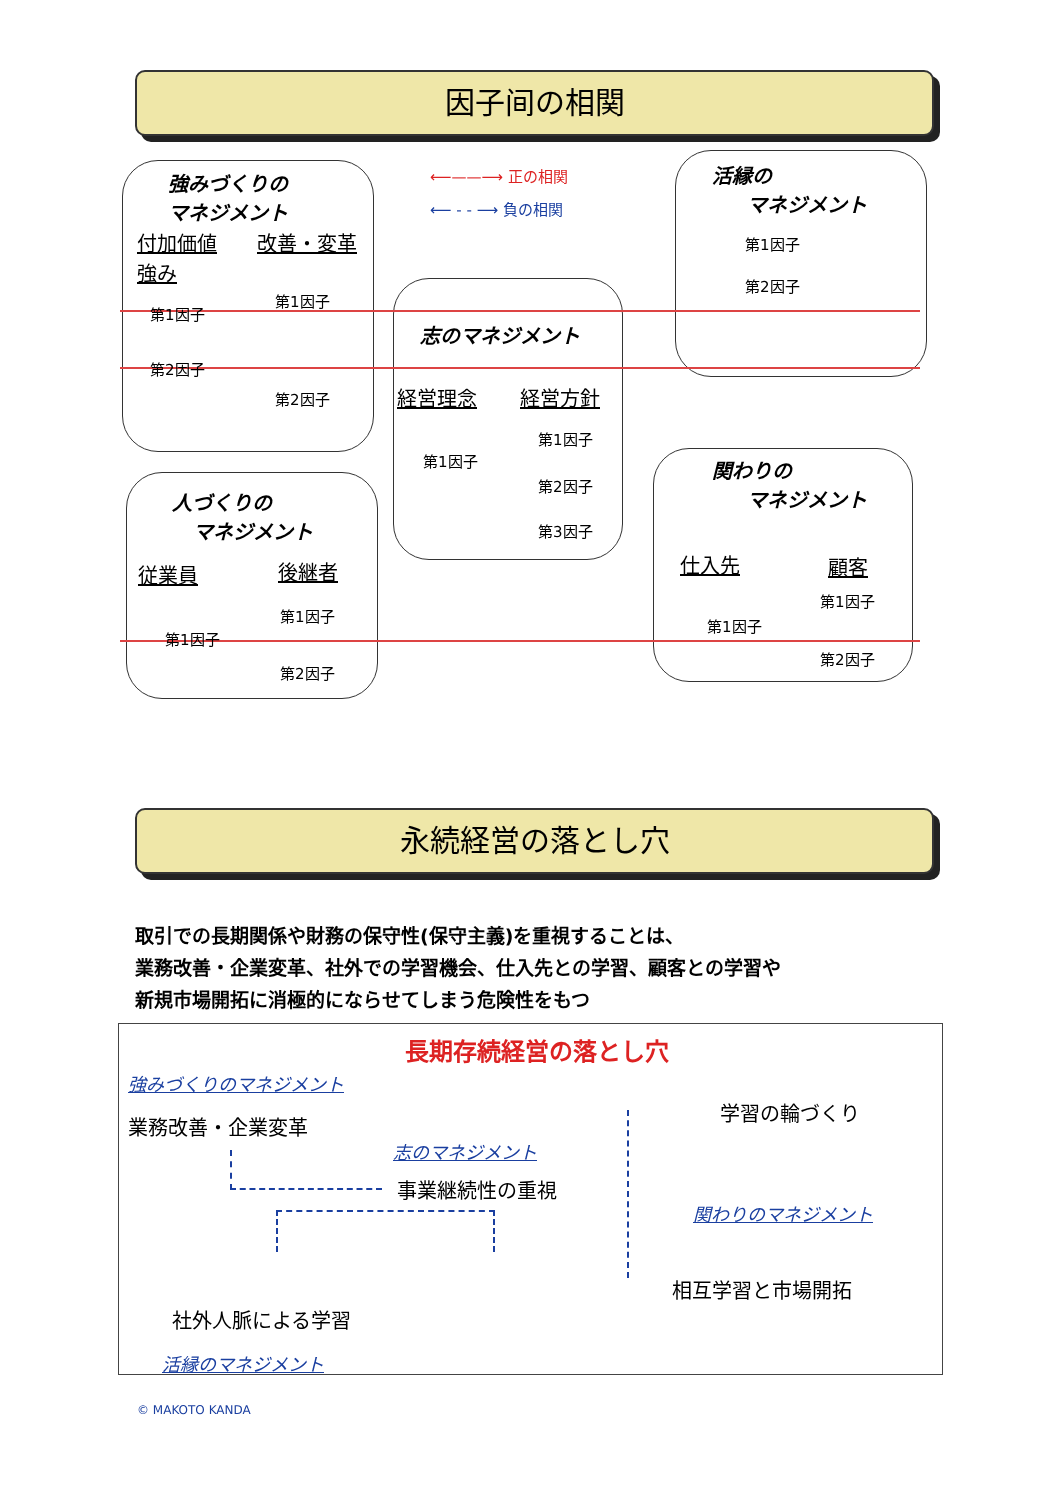因子间の相関
強みづくりの
マネジメント
付加価値 改善・変革
強み
第1因子
第1因子
第2因子
第2因子
⟵——⟶ 正の相関
⟵ - - ⟶ 負の相関
活縁の
マネジメント
第1因子
第2因子
志のマネジメント
経営理念 経営方針
第1因子
第1因子
第2因子
第3因子
人づくりの
マネジメント
従業員 後継者
第1因子
第1因子
第2因子
関わりの
マネジメント
仕入先 顧客
第1因子
第1因子
第2因子
永続経営の落とし穴
取引での長期関係や財務の保守性(保守主義)を重視することは、
業務改善・企業変革、社外での学習機会、仕入先との学習、顧客との学習や
新規市場開拓に消極的にならせてしまう危険性をもつ
長期存続経営の落とし穴
強みづくりのマネジメント
業務改善・企業変革
学習の輪づくり
志のマネジメント
事業継続性の重視
関わりのマネジメント
相互学習と市場開拓
社外人脈による学習
活縁のマネジメント
© MAKOTO KANDA